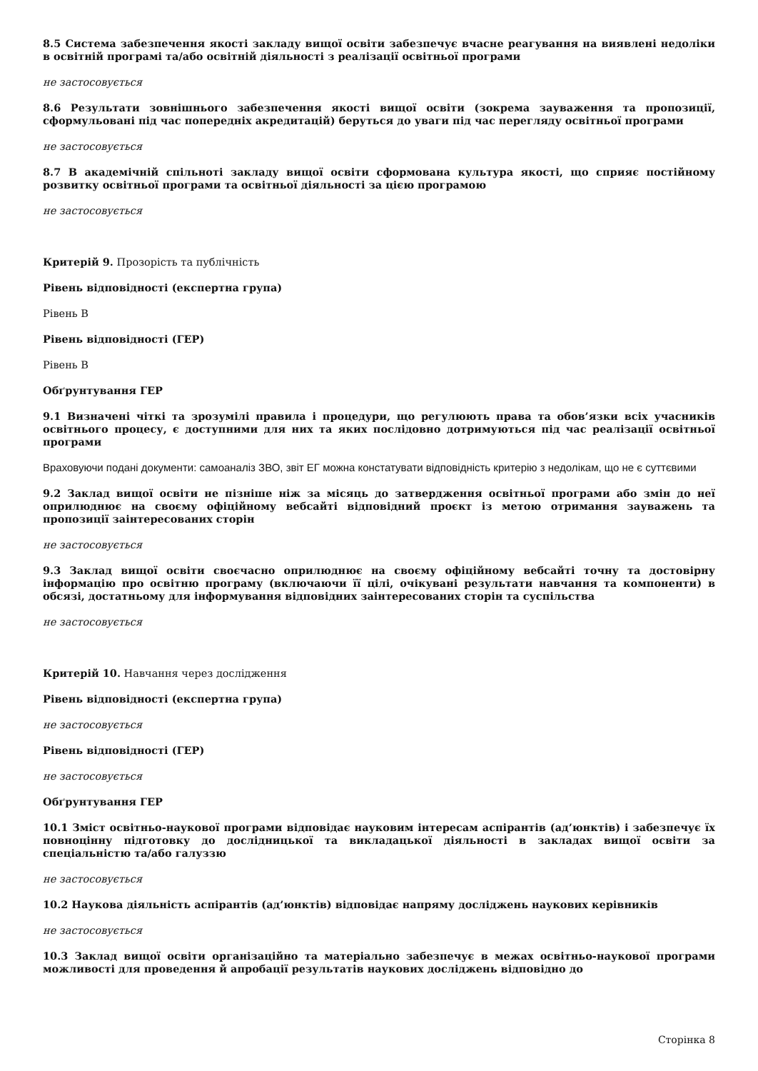8.5 Система забезпечення якості закладу вищої освіти забезпечує вчасне реагування на виявлені недоліки в освітній програмі та/або освітній діяльності з реалізації освітньої програми
не застосовується
8.6 Результати зовнішнього забезпечення якості вищої освіти (зокрема зауваження та пропозиції, сформульовані під час попередніх акредитацій) беруться до уваги під час перегляду освітньої програми
не застосовується
8.7 В академічній спільноті закладу вищої освіти сформована культура якості, що сприяє постійному розвитку освітньої програми та освітньої діяльності за цією програмою
не застосовується
Критерій 9. Прозорість та публічність
Рівень відповідності (експертна група)
Рівень B
Рівень відповідності (ГЕР)
Рівень B
Обґрунтування ГЕР
9.1 Визначені чіткі та зрозумілі правила і процедури, що регулюють права та обов’язки всіх учасників освітнього процесу, є доступними для них та яких послідовно дотримуються під час реалізації освітньої програми
Враховуючи подані документи: самоаналіз ЗВО, звіт ЕГ можна констатувати відповідність критерію з недолікам, що не є суттєвими
9.2 Заклад вищої освіти не пізніше ніж за місяць до затвердження освітньої програми або змін до неї оприлюднює на своєму офіційному вебсайті відповідний проєкт із метою отримання зауважень та пропозиції заінтересованих сторін
не застосовується
9.3 Заклад вищої освіти своєчасно оприлюднює на своєму офіційному вебсайті точну та достовірну інформацію про освітню програму (включаючи її цілі, очікувані результати навчання та компоненти) в обсязі, достатньому для інформування відповідних заінтересованих сторін та суспільства
не застосовується
Критерій 10. Навчання через дослідження
Рівень відповідності (експертна група)
не застосовується
Рівень відповідності (ГЕР)
не застосовується
Обґрунтування ГЕР
10.1 Зміст освітньо-наукової програми відповідає науковим інтересам аспірантів (ад’юнктів) і забезпечує їх повноцінну підготовку до дослідницької та викладацької діяльності в закладах вищої освіти за спеціальністю та/або галуззю
не застосовується
10.2 Наукова діяльність аспірантів (ад’юнктів) відповідає напряму досліджень наукових керівників
не застосовується
10.3 Заклад вищої освіти організаційно та матеріально забезпечує в межах освітньо-наукової програми можливості для проведення й апробації результатів наукових досліджень відповідно до
Сторінка 8